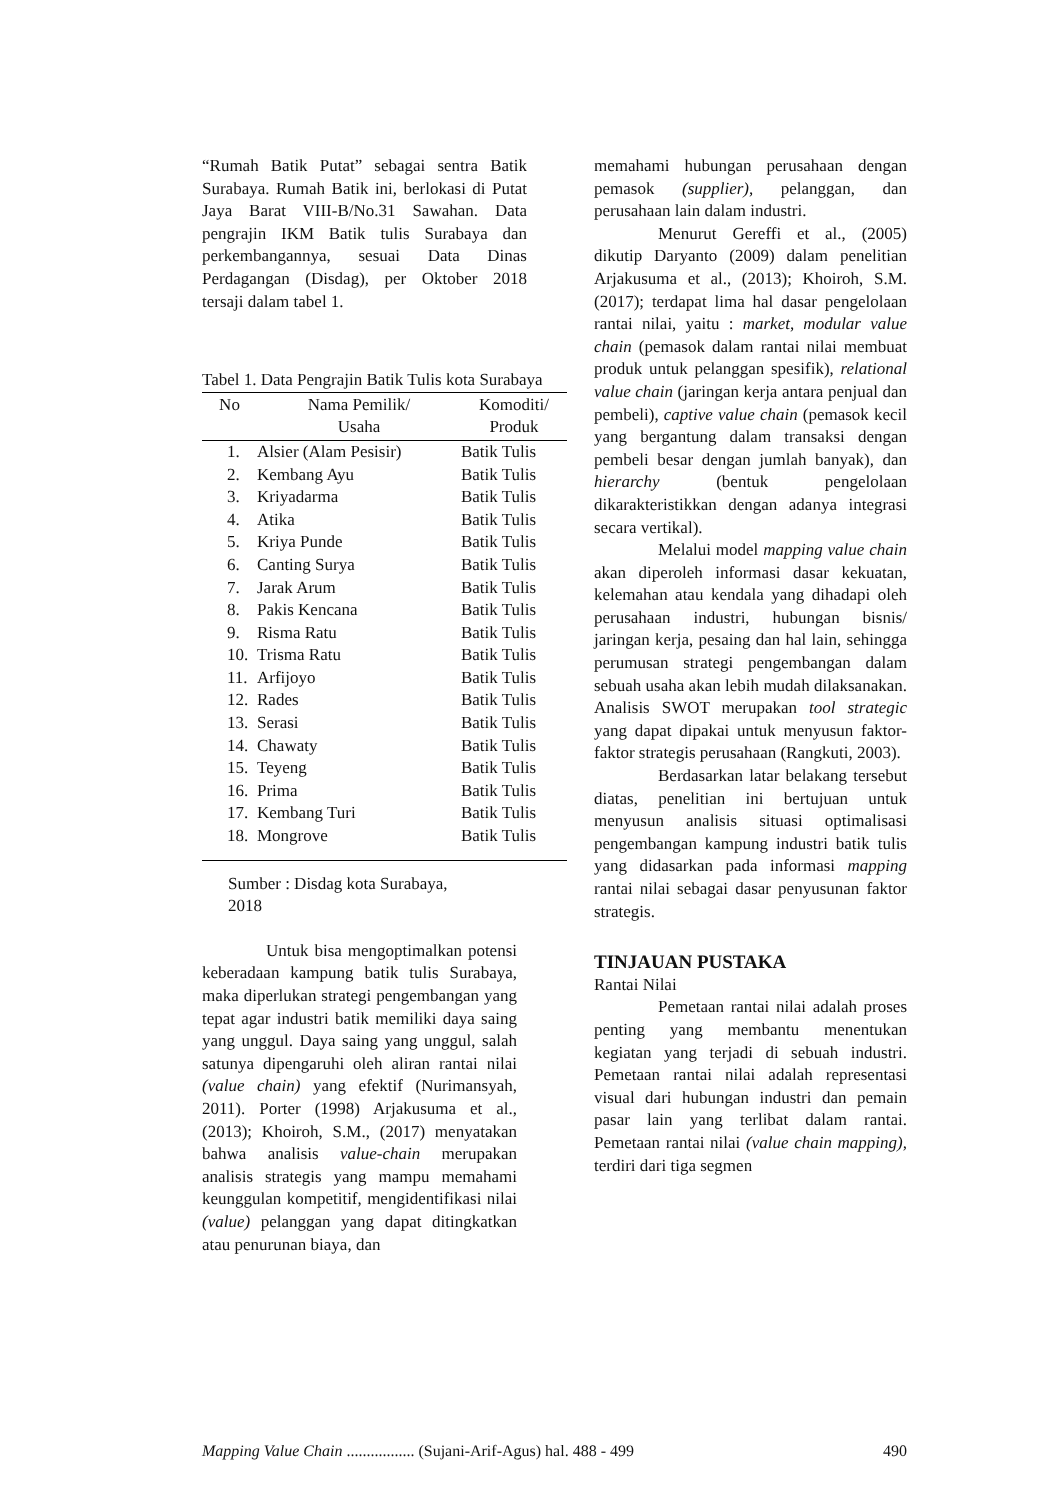“Rumah Batik Putat” sebagai sentra Batik Surabaya. Rumah Batik ini, berlokasi di Putat Jaya Barat VIII-B/No.31 Sawahan. Data pengrajin IKM Batik tulis Surabaya dan perkembangannya, sesuai Data Dinas Perdagangan (Disdag), per Oktober 2018 tersaji dalam tabel 1.
Tabel 1. Data Pengrajin Batik Tulis kota Surabaya
| No | Nama Pemilik/ Usaha | Komoditi/ Produk |
| --- | --- | --- |
| 1. | Alsier (Alam Pesisir) | Batik Tulis |
| 2. | Kembang Ayu | Batik Tulis |
| 3. | Kriyadarma | Batik Tulis |
| 4. | Atika | Batik Tulis |
| 5. | Kriya Punde | Batik Tulis |
| 6. | Canting Surya | Batik Tulis |
| 7. | Jarak Arum | Batik Tulis |
| 8. | Pakis Kencana | Batik Tulis |
| 9. | Risma Ratu | Batik Tulis |
| 10. | Trisma Ratu | Batik Tulis |
| 11. | Arfijoyo | Batik Tulis |
| 12. | Rades | Batik Tulis |
| 13. | Serasi | Batik Tulis |
| 14. | Chawaty | Batik Tulis |
| 15. | Teyeng | Batik Tulis |
| 16. | Prima | Batik Tulis |
| 17. | Kembang Turi | Batik Tulis |
| 18. | Mongrove | Batik Tulis |
Sumber : Disdag kota Surabaya,
2018
Untuk bisa mengoptimalkan potensi keberadaan kampung batik tulis Surabaya, maka diperlukan strategi pengembangan yang tepat agar industri batik memiliki daya saing yang unggul. Daya saing yang unggul, salah satunya dipengaruhi oleh aliran rantai nilai (value chain) yang efektif (Nurimansyah, 2011). Porter (1998) Arjakusuma et al., (2013); Khoiroh, S.M., (2017) menyatakan bahwa analisis value-chain merupakan analisis strategis yang mampu memahami keunggulan kompetitif, mengidentifikasi nilai (value) pelanggan yang dapat ditingkatkan atau penurunan biaya, dan
memahami hubungan perusahaan dengan pemasok (supplier), pelanggan, dan perusahaan lain dalam industri.
Menurut Gereffi et al., (2005) dikutip Daryanto (2009) dalam penelitian Arjakusuma et al., (2013); Khoiroh, S.M. (2017); terdapat lima hal dasar pengelolaan rantai nilai, yaitu : market, modular value chain (pemasok dalam rantai nilai membuat produk untuk pelanggan spesifik), relational value chain (jaringan kerja antara penjual dan pembeli), captive value chain (pemasok kecil yang bergantung dalam transaksi dengan pembeli besar dengan jumlah banyak), dan hierarchy (bentuk pengelolaan dikarakteristikkan dengan adanya integrasi secara vertikal).
Melalui model mapping value chain akan diperoleh informasi dasar kekuatan, kelemahan atau kendala yang dihadapi oleh perusahaan industri, hubungan bisnis/ jaringan kerja, pesaing dan hal lain, sehingga perumusan strategi pengembangan dalam sebuah usaha akan lebih mudah dilaksanakan. Analisis SWOT merupakan tool strategic yang dapat dipakai untuk menyusun faktor-faktor strategis perusahaan (Rangkuti, 2003).
Berdasarkan latar belakang tersebut diatas, penelitian ini bertujuan untuk menyusun analisis situasi optimalisasi pengembangan kampung industri batik tulis yang didasarkan pada informasi mapping rantai nilai sebagai dasar penyusunan faktor strategis.
TINJAUAN PUSTAKA
Rantai Nilai
Pemetaan rantai nilai adalah proses penting yang membantu menentukan kegiatan yang terjadi di sebuah industri. Pemetaan rantai nilai adalah representasi visual dari hubungan industri dan pemain pasar lain yang terlibat dalam rantai. Pemetaan rantai nilai (value chain mapping), terdiri dari tiga segmen
Mapping Value Chain ................. (Sujani-Arif-Agus) hal. 488 - 499 490